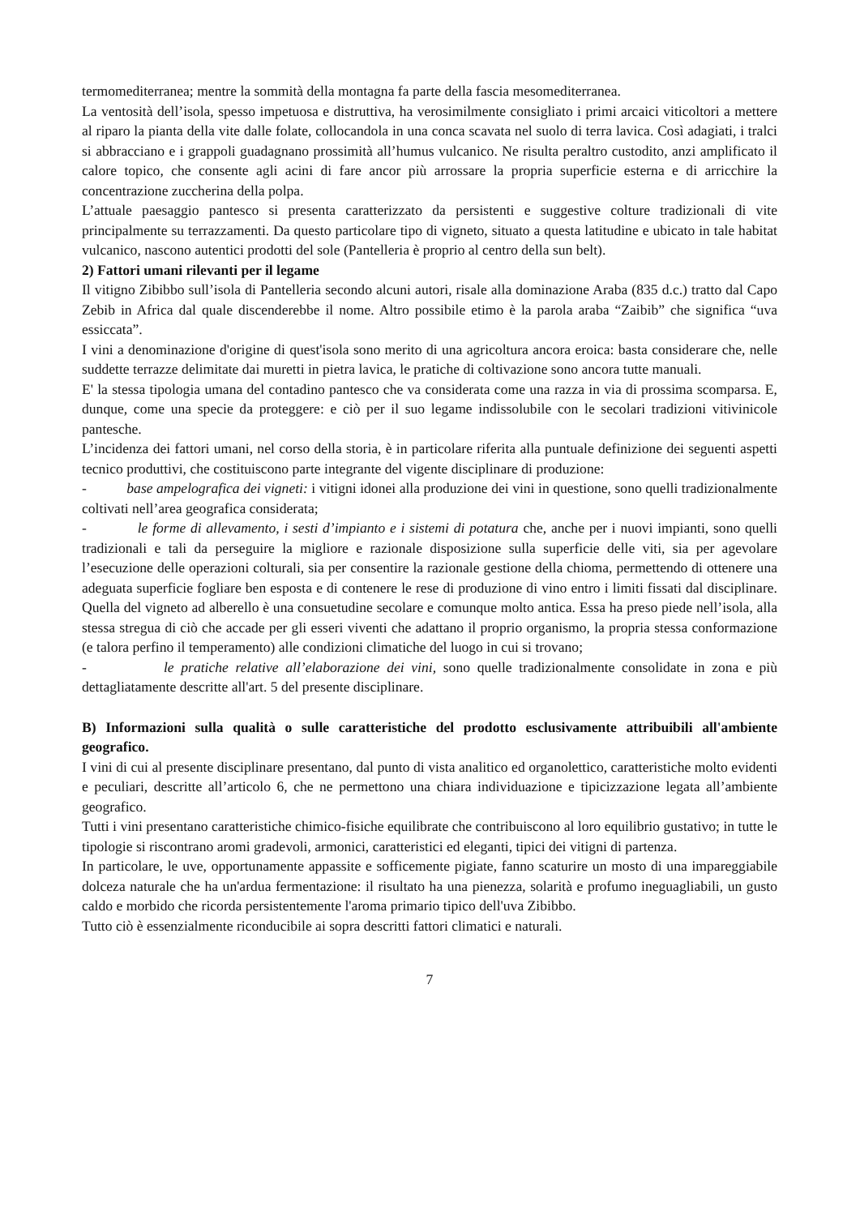termomediterranea; mentre la sommità della montagna fa parte della fascia mesomediterranea.
La ventosità dell’isola, spesso impetuosa e distruttiva, ha verosimilmente consigliato i primi arcaici viticoltori a mettere al riparo la pianta della vite dalle folate, collocandola in una conca scavata nel suolo di terra lavica. Così adagiati, i tralci si abbracciano e i grappoli guadagnano prossimità all’humus vulcanico. Ne risulta peraltro custodito, anzi amplificato il calore topico, che consente agli acini di fare ancor più arrossare la propria superficie esterna e di arricchire la concentrazione zuccherina della polpa.
L’attuale paesaggio pantesco si presenta caratterizzato da persistenti e suggestive colture tradizionali di vite principalmente su terrazzamenti. Da questo particolare tipo di vigneto, situato a questa latitudine e ubicato in tale habitat vulcanico, nascono autentici prodotti del sole (Pantelleria è proprio al centro della sun belt).
2) Fattori umani rilevanti per il legame
Il vitigno Zibibbo sull’isola di Pantelleria secondo alcuni autori, risale alla dominazione Araba (835 d.c.) tratto dal Capo Zebib in Africa dal quale discenderebbe il nome. Altro possibile etimo è la parola araba “Zaibib” che significa “uva essiccata”.
I vini a denominazione d'origine di quest'isola sono merito di una agricoltura ancora eroica: basta considerare che, nelle suddette terrazze delimitate dai muretti in pietra lavica, le pratiche di coltivazione sono ancora tutte manuali.
E' la stessa tipologia umana del contadino pantesco che va considerata come una razza in via di prossima scomparsa. E, dunque, come una specie da proteggere: e ciò per il suo legame indissolubile con le secolari tradizioni vitivinicole pantesche.
L’incidenza dei fattori umani, nel corso della storia, è in particolare riferita alla puntuale definizione dei seguenti aspetti tecnico produttivi, che costituiscono parte integrante del vigente disciplinare di produzione:
- base ampelografica dei vigneti: i vitigni idonei alla produzione dei vini in questione, sono quelli tradizionalmente coltivati nell’area geografica considerata;
- le forme di allevamento, i sesti d’impianto e i sistemi di potatura che, anche per i nuovi impianti, sono quelli tradizionali e tali da perseguire la migliore e razionale disposizione sulla superficie delle viti, sia per agevolare l’esecuzione delle operazioni colturali, sia per consentire la razionale gestione della chioma, permettendo di ottenere una adeguata superficie fogliare ben esposta e di contenere le rese di produzione di vino entro i limiti fissati dal disciplinare. Quella del vigneto ad alberello è una consuetudine secolare e comunque molto antica. Essa ha preso piede nell’isola, alla stessa stregua di ciò che accade per gli esseri viventi che adattano il proprio organismo, la propria stessa conformazione (e talora perfino il temperamento) alle condizioni climatiche del luogo in cui si trovano;
- le pratiche relative all’elaborazione dei vini, sono quelle tradizionalmente consolidate in zona e più dettagliatamente descritte all'art. 5 del presente disciplinare.
B) Informazioni sulla qualità o sulle caratteristiche del prodotto esclusivamente attribuibili all'ambiente geografico.
I vini di cui al presente disciplinare presentano, dal punto di vista analitico ed organolettico, caratteristiche molto evidenti e peculiari, descritte all’articolo 6, che ne permettono una chiara individuazione e tipicizzazione legata all’ambiente geografico.
Tutti i vini presentano caratteristiche chimico-fisiche equilibrate che contribuiscono al loro equilibrio gustativo; in tutte le tipologie si riscontrano aromi gradevoli, armonici, caratteristici ed eleganti, tipici dei vitigni di partenza.
In particolare, le uve, opportunamente appassite e sofficemente pigiate, fanno scaturire un mosto di una impareggiabile dolceza naturale che ha un'ardua fermentazione: il risultato ha una pienezza, solarità e profumo ineguagliabili, un gusto caldo e morbido che ricorda persistentemente l'aroma primario tipico dell'uva Zibibbo.
Tutto ciò è essenzialmente riconducibile ai sopra descritti fattori climatici e naturali.
7